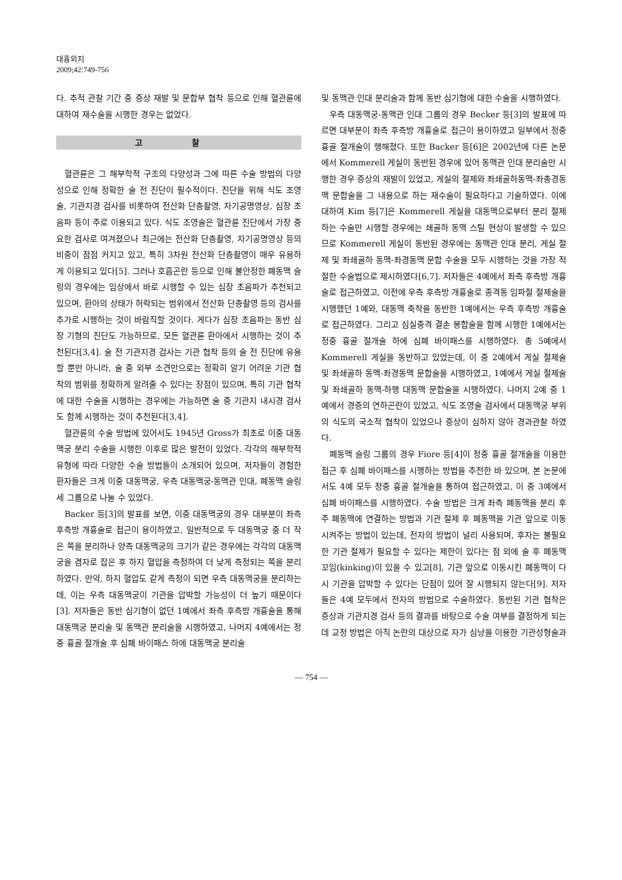대흉외지
2009;42:749-756
다. 추적 관찰 기간 중 증상 재발 및 문합부 협착 등으로 인해 혈관륜에 대하여 재수술을 시행한 경우는 없었다.
고 찰
혈관륜은 그 해부학적 구조의 다양성과 그에 따른 수술 방법의 다양성으로 인해 정확한 술 전 진단이 필수적이다. 진단을 위해 식도 조영술, 기관지경 검사를 비롯하여 전산화 단층촬영, 자기공명영상, 심장 초음파 등이 주로 이용되고 있다. 식도 조영술은 혈관륜 진단에서 가장 중요한 검사로 여겨졌으나 최근에는 전산화 단층촬영, 자기공명영상 등의 비중이 점점 커지고 있고, 특히 3차원 전산화 단층촬영이 매우 유용하게 이용되고 있다[5]. 그러나 호흡곤란 등으로 인해 불안정한 폐동맥 슬링의 경우에는 임상에서 바로 시행할 수 있는 심장 초음파가 추천되고 있으며, 환아의 상태가 허락되는 범위에서 전산화 단층촬영 등의 검사를 추가로 시행하는 것이 바람직할 것이다. 게다가 심장 초음파는 동반 심장 기형의 진단도 가능하므로, 모든 혈관륜 환아에서 시행하는 것이 추천된다[3,4]. 술 전 기관지경 검사는 기관 협착 등의 술 전 진단에 유용할 뿐만 아니라, 술 중 외부 소견만으로는 정확히 알기 어려운 기관 협착의 범위를 정확하게 알려줄 수 있다는 장점이 있으며, 특히 기관 협착에 대한 수술을 시행하는 경우에는 가능하면 술 중 기관지 내시경 검사도 함께 시행하는 것이 추천된다[3,4].
혈관륜의 수술 방법에 있어서도 1945년 Gross가 최초로 이중 대동맥궁 분리 수술을 시행한 이후로 많은 발전이 있었다. 각각의 해부학적 유형에 따라 다양한 수술 방법들이 소개되어 있으며, 저자들이 경험한 환자들은 크게 이중 대동맥궁, 우측 대동맥궁-동맥관 인대, 폐동맥 슬링 세 그룹으로 나눌 수 있었다.
Backer 등[3]의 발표를 보면, 이중 대동맥궁의 경우 대부분이 좌측 후측방 개흉술로 접근이 용이하였고, 일반적으로 두 대동맥궁 중 더 작은 쪽을 분리하나 양측 대동맥궁의 크기가 같은 경우에는 각각의 대동맥궁을 겸자로 잡은 후 하지 혈압을 측정하여 더 낮게 측정되는 쪽을 분리하였다. 만약, 하지 혈압도 같게 측정이 되면 우측 대동맥궁을 분리하는데, 이는 우측 대동맥궁이 기관을 압박할 가능성이 더 높기 때문이다[3]. 저자들은 동반 심기형이 없던 1예에서 좌측 후측방 개흉술을 통해 대동맥궁 분리술 및 동맥관 분리술을 시행하였고, 나머지 4예에서는 정중 흉골 절개술 후 심폐 바이패스 하에 대동맥궁 분리술
및 동맥관 인대 분리술과 함께 동반 심기형에 대한 수술을 시행하였다.
우측 대동맥궁-동맥관 인대 그룹의 경우 Becker 등[3]의 발표에 따르면 대부분이 좌측 후측방 개흉술로 접근이 용이하였고 일부에서 정중 흉골 절개술이 행해졌다. 또한 Backer 등[6]은 2002년에 다른 논문에서 Kommerell 게실이 동반된 경우에 있어 동맥관 인대 분리술만 시행한 경우 증상의 재발이 있었고, 게실의 절제와 좌쇄골하동맥-좌총경동맥 문합술을 그 내용으로 하는 재수술이 필요하다고 기술하였다. 이에 대하여 Kim 등[7]은 Kommerell 게실을 대동맥으로부터 분리 절제하는 수술만 시행할 경우에는 쇄골하 동맥 스틸 현상이 발생할 수 있으므로 Kommerell 게실이 동반된 경우에는 동맥관 인대 분리, 게실 절제 및 좌쇄골하 동맥-좌경동맥 문합 수술을 모두 시행하는 것을 가장 적절한 수술법으로 제시하였다[6,7]. 저자들은 4예에서 좌측 후측방 개흉술로 접근하였고, 이전에 우측 후측방 개흉술로 종격동 임파절 절제술을 시행했던 1예와, 대동맥 축착을 동반한 1예에서는 우측 후측방 개흉술로 접근하였다. 그리고 심실중격 결손 봉합술을 함께 시행한 1예에서는 정중 흉골 절개술 하에 심폐 바이패스를 시행하였다. 총 5예에서 Kommerell 게실을 동반하고 있었는데, 이 중 2예에서 게실 절제술 및 좌쇄골하 동맥-좌경동맥 문합술을 시행하였고, 1예에서 게실 절제술 및 좌쇄골하 동맥-하행 대동맥 문합술을 시행하였다. 나머지 2예 중 1예에서 경증의 연하곤란이 있었고, 식도 조영술 검사에서 대동맥궁 부위의 식도의 국소적 협착이 있었으나 증상이 심하지 않아 경과관찰 하였다.
폐동맥 슬링 그룹의 경우 Fiore 등[4]이 정중 흉골 절개술을 이용한 접근 후 심폐 바이패스를 시행하는 방법을 추천한 바 있으며, 본 논문에서도 4예 모두 정중 흉골 절개술을 통하여 접근하였고, 이 중 3예에서 심폐 바이패스를 시행하였다. 수술 방법은 크게 좌측 폐동맥을 분리 후 주 폐동맥에 연결하는 방법과 기관 절제 후 폐동맥을 기관 앞으로 이동시켜주는 방법이 있는데, 전자의 방법이 널리 사용되며, 후자는 불필요한 기관 절제가 필요할 수 있다는 제한이 있다는 점 외에 술 후 폐동맥 꼬임(kinking)이 있을 수 있고[8], 기관 앞으로 이동시킨 폐동맥이 다시 기관을 압박할 수 있다는 단점이 있어 잘 시행되지 않는다[9]. 저자들은 4예 모두에서 전자의 방법으로 수술하였다. 동반된 기관 협착은 증상과 기관지경 검사 등의 결과를 바탕으로 수술 여부를 결정하게 되는데 교정 방법은 아직 논란의 대상으로 자가 심낭을 이용한 기관성형술과
— 754 —